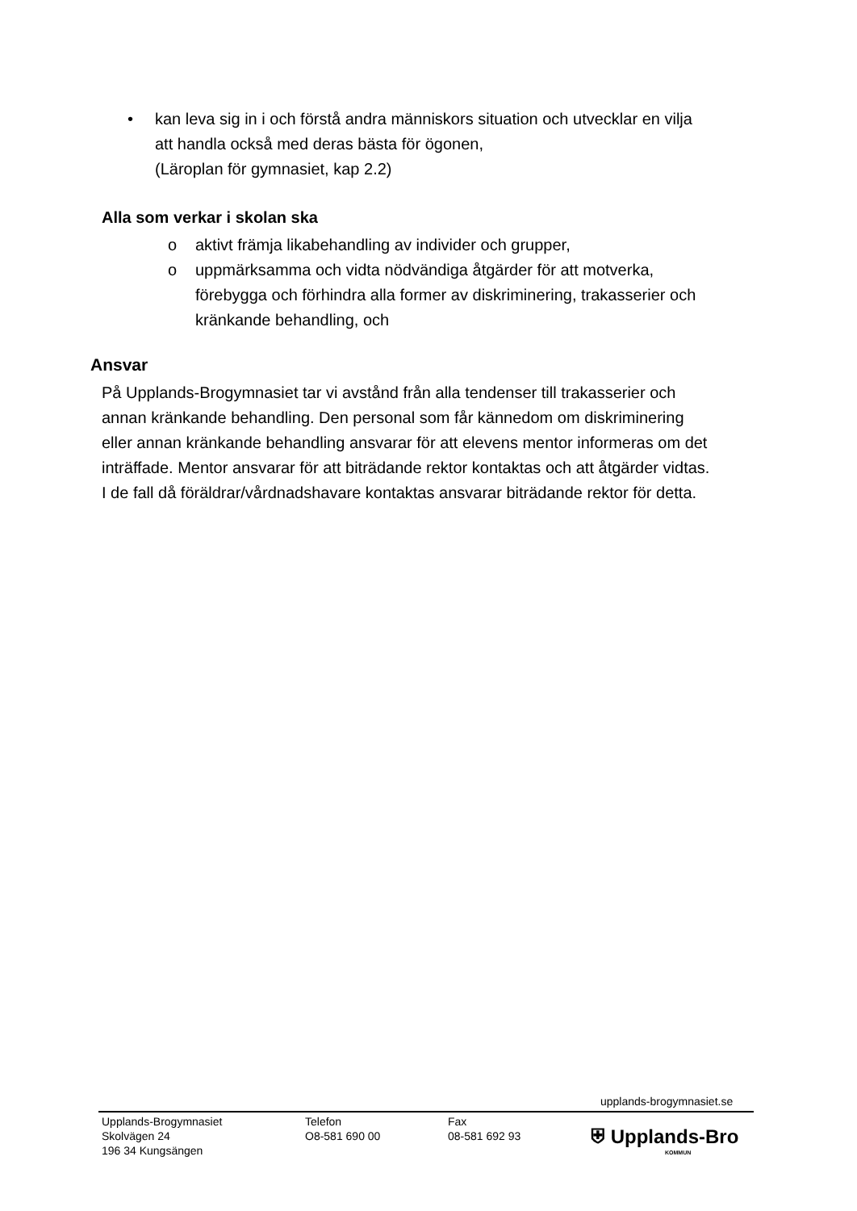• kan leva sig in i och förstå andra människors situation och utvecklar en vilja att handla också med deras bästa för ögonen,
(Läroplan för gymnasiet, kap 2.2)
Alla som verkar i skolan ska
o aktivt främja likabehandling av individer och grupper,
o uppmärksamma och vidta nödvändiga åtgärder för att motverka, förebygga och förhindra alla former av diskriminering, trakasserier och kränkande behandling, och
Ansvar
På Upplands-Brogymnasiet tar vi avstånd från alla tendenser till trakasserier och annan kränkande behandling. Den personal som får kännedom om diskriminering eller annan kränkande behandling ansvarar för att elevens mentor informeras om det inträffade. Mentor ansvarar för att biträdande rektor kontaktas och att åtgärder vidtas. I de fall då föräldrar/vårdnadshavare kontaktas ansvarar biträdande rektor för detta.
upplands-brogymnasiet.se
Upplands-Brogymnasiet
Skolvägen 24
196 34 Kungsängen
Telefon
O8-581 690 00
Fax
08-581 692 93
⛨ Upplands-Bro
KOMMUN